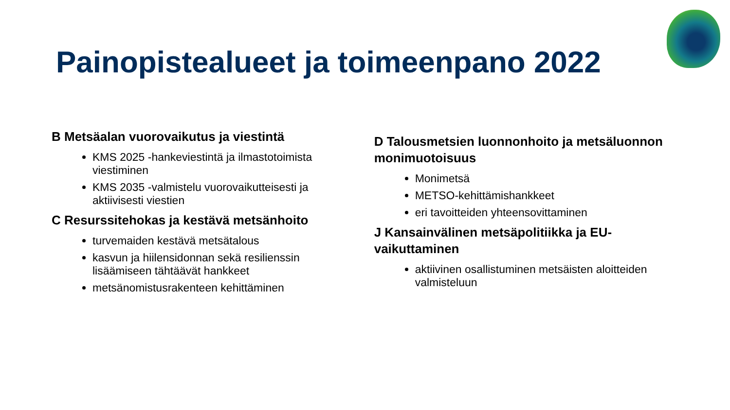Painopistealueet ja toimeenpano 2022
B Metsäalan vuorovaikutus ja viestintä
KMS 2025 -hankeviestintä ja ilmastotoimista viestiminen
KMS 2035 -valmistelu vuorovaikutteisesti ja aktiivisesti viestien
C Resurssitehokas ja kestävä metsänhoito
turvemaiden kestävä metsätalous
kasvun ja hiilensidonnan sekä resilienssin lisäämiseen tähtäävät hankkeet
metsänomistusrakenteen kehittäminen
D Talousmetsien luonnonhoito ja metsäluonnon monimuotoisuus
Monimetsä
METSO-kehittämishankkeet
eri tavoitteiden yhteensovittaminen
J Kansainvälinen metsäpolitiikka ja EU-vaikuttaminen
aktiivinen osallistuminen metsäisten aloitteiden valmisteluun